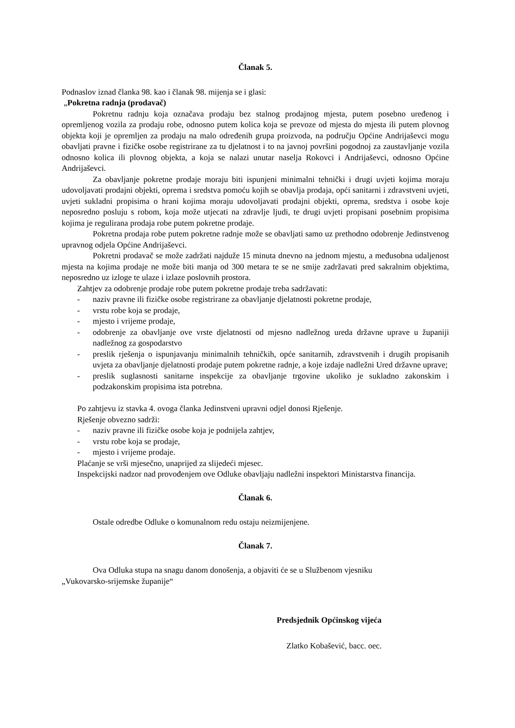Članak 5.
Podnaslov iznad članka 98. kao i članak 98. mijenja se i glasi:
„Pokretna radnja (prodavač)
Pokretnu radnju koja označava prodaju bez stalnog prodajnog mjesta, putem posebno uređenog i opremljenog vozila za prodaju robe, odnosno putem kolica koja se prevoze od mjesta do mjesta ili putem plovnog objekta koji je opremljen za prodaju na malo određenih grupa proizvoda, na području Općine Andrijaševci mogu obavljati pravne i fizičke osobe registrirane za tu djelatnost i to na javnoj površini pogodnoj za zaustavljanje vozila odnosno kolica ili plovnog objekta, a koja se nalazi unutar naselja Rokovci i Andrijaševci, odnosno Općine Andrijaševci.
Za obavljanje pokretne prodaje moraju biti ispunjeni minimalni tehnički i drugi uvjeti kojima moraju udovoljavati prodajni objekti, oprema i sredstva pomoću kojih se obavlja prodaja, opći sanitarni i zdravstveni uvjeti, uvjeti sukladni propisima o hrani kojima moraju udovoljavati prodajni objekti, oprema, sredstva i osobe koje neposredno posluju s robom, koja može utjecati na zdravlje ljudi, te drugi uvjeti propisani posebnim propisima kojima je regulirana prodaja robe putem pokretne prodaje.
Pokretna prodaja robe putem pokretne radnje može se obavljati samo uz prethodno odobrenje Jedinstvenog upravnog odjela Općine Andrijaševci.
Pokretni prodavač se može zadržati najduže 15 minuta dnevno na jednom mjestu, a međusobna udaljenost mjesta na kojima prodaje ne može biti manja od 300 metara te se ne smije zadržavati pred sakralnim objektima, neposredno uz izloge te ulaze i izlaze poslovnih prostora.
Zahtjev za odobrenje prodaje robe putem pokretne prodaje treba sadržavati:
- naziv pravne ili fizičke osobe registrirane za obavljanje djelatnosti pokretne prodaje,
- vrstu robe koja se prodaje,
- mjesto i vrijeme prodaje,
- odobrenje za obavljanje ove vrste djelatnosti od mjesno nadležnog ureda državne uprave u županiji nadležnog za gospodarstvo
- preslik rješenja o ispunjavanju minimalnih tehničkih, opće sanitarnih, zdravstvenih i drugih propisanih uvjeta za obavljanje djelatnosti prodaje putem pokretne radnje, a koje izdaje nadležni Ured državne uprave;
- preslik suglasnosti sanitarne inspekcije za obavljanje trgovine ukoliko je sukladno zakonskim i podzakonskim propisima ista potrebna.
Po zahtjevu iz stavka 4. ovoga članka Jedinstveni upravni odjel donosi Rješenje.
Rješenje obvezno sadrži:
- naziv pravne ili fizičke osobe koja je podnijela zahtjev,
- vrstu robe koja se prodaje,
- mjesto i vrijeme prodaje.
Plaćanje se vrši mjesečno, unaprijed za slijedeći mjesec.
Inspekcijski nadzor nad provođenjem ove Odluke obavljaju nadležni inspektori Ministarstva financija.
Članak 6.
Ostale odredbe Odluke o komunalnom redu ostaju neizmijenjene.
Članak 7.
Ova Odluka stupa na snagu danom donošenja, a objaviti će se u Službenom vjesniku
„Vukovarsko-srijemske županije“
Predsjednik Općinskog vijeća
Zlatko Kobašević, bacc. oec.